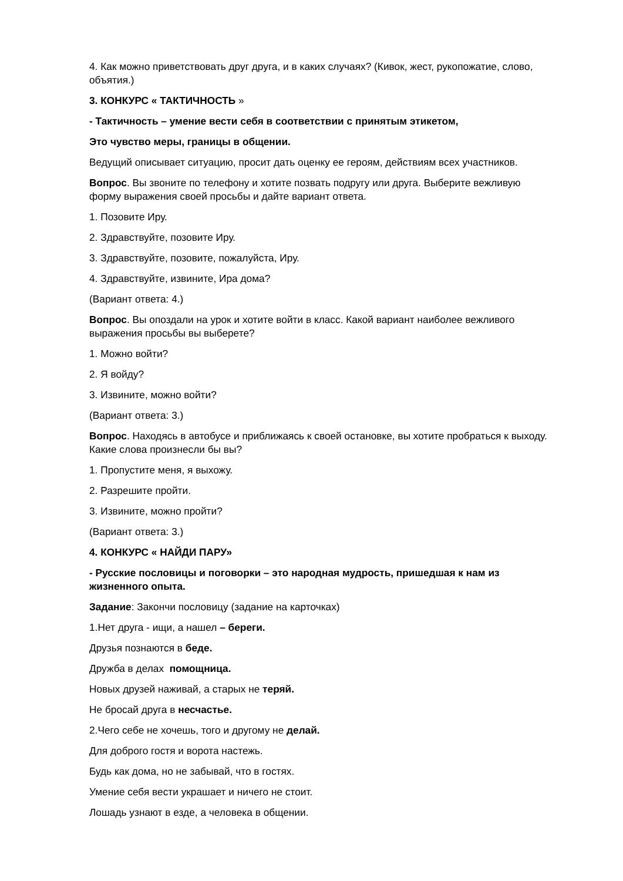4. Как можно приветствовать друг друга, и в каких случаях? (Кивок, жест, рукопожатие, слово, объятия.)
3. КОНКУРС « ТАКТИЧНОСТЬ »
- Тактичность – умение вести себя в соответствии с принятым этикетом,
Это чувство меры, границы в общении.
Ведущий описывает ситуацию, просит дать оценку ее героям, действиям всех участников.
Вопрос. Вы звоните по телефону и хотите позвать подругу или друга. Выберите вежливую форму выражения своей просьбы и дайте вариант ответа.
1. Позовите Иру.
2. Здравствуйте, позовите Иру.
3. Здравствуйте, позовите, пожалуйста, Иру.
4. Здравствуйте, извините, Ира дома?
(Вариант ответа: 4.)
Вопрос. Вы опоздали на урок и хотите войти в класс. Какой вариант наиболее вежливого выражения просьбы вы выберете?
1. Можно войти?
2. Я войду?
3. Извините, можно войти?
(Вариант ответа: 3.)
Вопрос. Находясь в автобусе и приближаясь к своей остановке, вы хотите пробраться к выходу. Какие слова произнесли бы вы?
1. Пропустите меня, я выхожу.
2. Разрешите пройти.
3. Извините, можно пройти?
(Вариант ответа: 3.)
4. КОНКУРС « НАЙДИ ПАРУ»
- Русские пословицы и поговорки – это народная мудрость, пришедшая к нам из жизненного опыта.
Задание: Закончи пословицу (задание на карточках)
1.Нет друга - ищи, а нашел – береги.
Друзья познаются в беде.
Дружба в делах помощница.
Новых друзей наживай, а старых не теряй.
Не бросай друга в несчастье.
2.Чего себе не хочешь, того и другому не делай.
Для доброго гостя и ворота настежь.
Будь как дома, но не забывай, что в гостях.
Умение себя вести украшает и ничего не стоит.
Лошадь узнают в езде, а человека в общении.